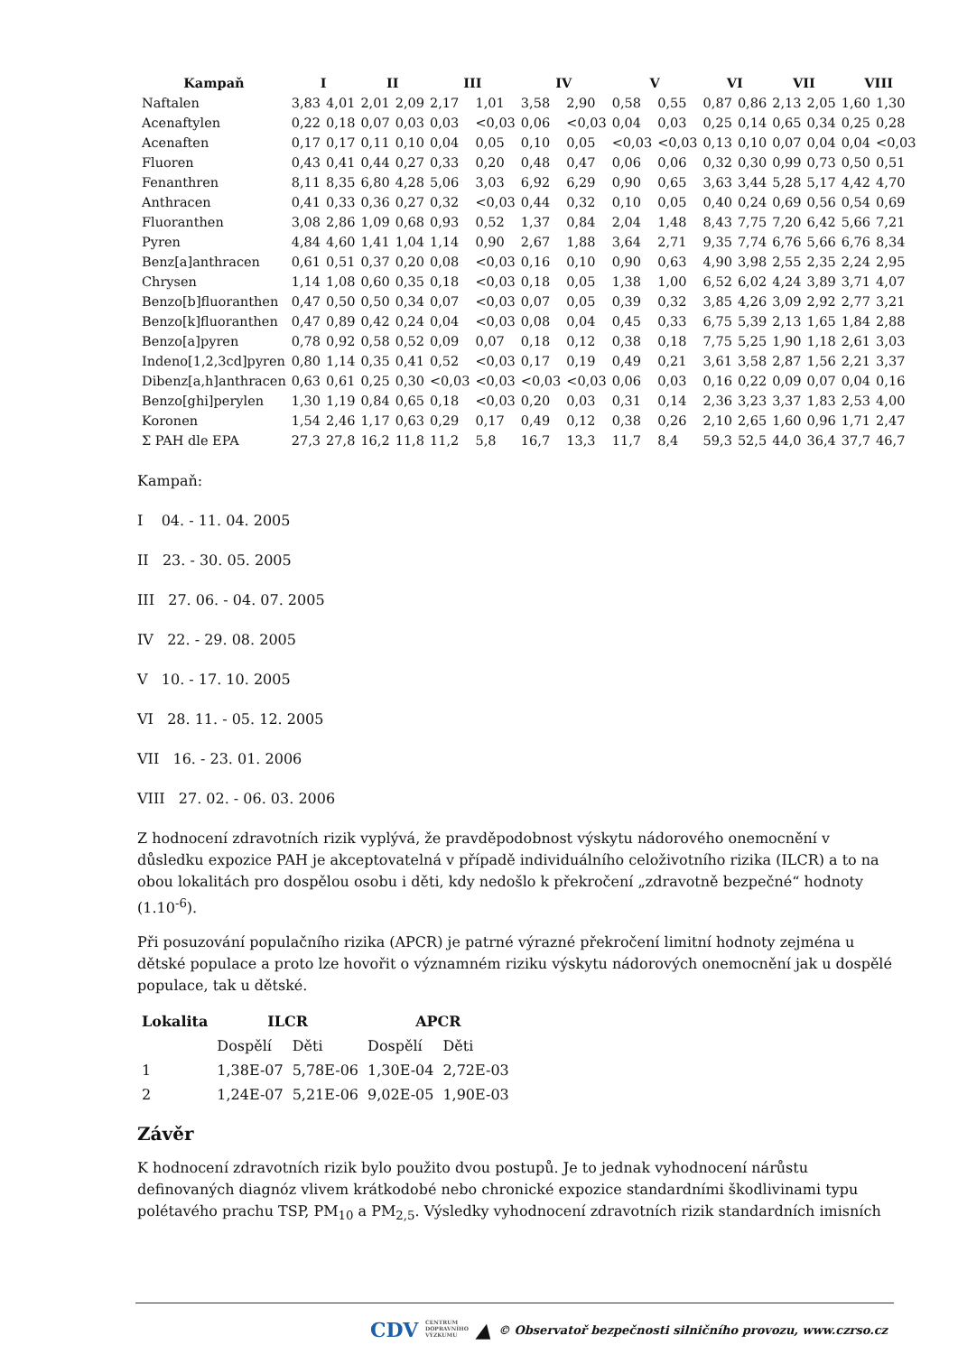| Kampaň | I | | II | | III | | IV | | V | | VI | | VII | | VIII | |
| --- | --- | --- | --- | --- | --- | --- | --- | --- | --- | --- | --- | --- | --- | --- | --- | --- |
| Naftalen | 3,83 | 4,01 | 2,01 | 2,09 | 2,17 | 1,01 | 3,58 | 2,90 | 0,58 | 0,55 | 0,87 | 0,86 | 2,13 | 2,05 | 1,60 | 1,30 |
| Acenaftylen | 0,22 | 0,18 | 0,07 | 0,03 | 0,03 | <0,03 | 0,06 | <0,03 | 0,04 | 0,03 | 0,25 | 0,14 | 0,65 | 0,34 | 0,25 | 0,28 |
| Acenaften | 0,17 | 0,17 | 0,11 | 0,10 | 0,04 | 0,05 | 0,10 | 0,05 | <0,03 | <0,03 | 0,13 | 0,10 | 0,07 | 0,04 | 0,04 | <0,03 |
| Fluoren | 0,43 | 0,41 | 0,44 | 0,27 | 0,33 | 0,20 | 0,48 | 0,47 | 0,06 | 0,06 | 0,32 | 0,30 | 0,99 | 0,73 | 0,50 | 0,51 |
| Fenanthren | 8,11 | 8,35 | 6,80 | 4,28 | 5,06 | 3,03 | 6,92 | 6,29 | 0,90 | 0,65 | 3,63 | 3,44 | 5,28 | 5,17 | 4,42 | 4,70 |
| Anthracen | 0,41 | 0,33 | 0,36 | 0,27 | 0,32 | <0,03 | 0,44 | 0,32 | 0,10 | 0,05 | 0,40 | 0,24 | 0,69 | 0,56 | 0,54 | 0,69 |
| Fluoranthen | 3,08 | 2,86 | 1,09 | 0,68 | 0,93 | 0,52 | 1,37 | 0,84 | 2,04 | 1,48 | 8,43 | 7,75 | 7,20 | 6,42 | 5,66 | 7,21 |
| Pyren | 4,84 | 4,60 | 1,41 | 1,04 | 1,14 | 0,90 | 2,67 | 1,88 | 3,64 | 2,71 | 9,35 | 7,74 | 6,76 | 5,66 | 6,76 | 8,34 |
| Benz[a]anthracen | 0,61 | 0,51 | 0,37 | 0,20 | 0,08 | <0,03 | 0,16 | 0,10 | 0,90 | 0,63 | 4,90 | 3,98 | 2,55 | 2,35 | 2,24 | 2,95 |
| Chrysen | 1,14 | 1,08 | 0,60 | 0,35 | 0,18 | <0,03 | 0,18 | 0,05 | 1,38 | 1,00 | 6,52 | 6,02 | 4,24 | 3,89 | 3,71 | 4,07 |
| Benzo[b]fluoranthen | 0,47 | 0,50 | 0,50 | 0,34 | 0,07 | <0,03 | 0,07 | 0,05 | 0,39 | 0,32 | 3,85 | 4,26 | 3,09 | 2,92 | 2,77 | 3,21 |
| Benzo[k]fluoranthen | 0,47 | 0,89 | 0,42 | 0,24 | 0,04 | <0,03 | 0,08 | 0,04 | 0,45 | 0,33 | 6,75 | 5,39 | 2,13 | 1,65 | 1,84 | 2,88 |
| Benzo[a]pyren | 0,78 | 0,92 | 0,58 | 0,52 | 0,09 | 0,07 | 0,18 | 0,12 | 0,38 | 0,18 | 7,75 | 5,25 | 1,90 | 1,18 | 2,61 | 3,03 |
| Indeno[1,2,3cd]pyren | 0,80 | 1,14 | 0,35 | 0,41 | 0,52 | <0,03 | 0,17 | 0,19 | 0,49 | 0,21 | 3,61 | 3,58 | 2,87 | 1,56 | 2,21 | 3,37 |
| Dibenz[a,h]anthracen | 0,63 | 0,61 | 0,25 | 0,30 | <0,03 | <0,03 | <0,03 | <0,03 | 0,06 | 0,03 | 0,16 | 0,22 | 0,09 | 0,07 | 0,04 | 0,16 |
| Benzo[ghi]perylen | 1,30 | 1,19 | 0,84 | 0,65 | 0,18 | <0,03 | 0,20 | 0,03 | 0,31 | 0,14 | 2,36 | 3,23 | 3,37 | 1,83 | 2,53 | 4,00 |
| Koronen | 1,54 | 2,46 | 1,17 | 0,63 | 0,29 | 0,17 | 0,49 | 0,12 | 0,38 | 0,26 | 2,10 | 2,65 | 1,60 | 0,96 | 1,71 | 2,47 |
| Σ PAH dle EPA | 27,3 | 27,8 | 16,2 | 11,8 | 11,2 | 5,8 | 16,7 | 13,3 | 11,7 | 8,4 | 59,3 | 52,5 | 44,0 | 36,4 | 37,7 | 46,7 |
Kampaň:
I 04. - 11. 04. 2005
II 23. - 30. 05. 2005
III 27. 06. - 04. 07. 2005
IV 22. - 29. 08. 2005
V 10. - 17. 10. 2005
VI 28. 11. - 05. 12. 2005
VII 16. - 23. 01. 2006
VIII 27. 02. - 06. 03. 2006
Z hodnocení zdravotních rizik vyplývá, že pravděpodobnost výskytu nádorového onemocnění v důsledku expozice PAH je akceptovatelná v případě individuálního celoživotního rizika (ILCR) a to na obou lokalitách pro dospělou osobu i děti, kdy nedošlo k překročení „zdravotně bezpečné“ hodnoty (1.10<sup>-6</sup>).
Při posuzování populačního rizika (APCR) je patrné výrazné překročení limitní hodnoty zejména u dětské populace a proto lze hovořit o významném riziku výskytu nádorových onemocnění jak u dospělé populace, tak u dětské.
| Lokalita | ILCR | | APCR | |
| --- | --- | --- | --- | --- |
| | Dospělí | Děti | Dospělí | Děti |
| 1 | 1,38E-07 | 5,78E-06 | 1,30E-04 | 2,72E-03 |
| 2 | 1,24E-07 | 5,21E-06 | 9,02E-05 | 1,90E-03 |
Závěr
K hodnocení zdravotních rizik bylo použito dvou postupů. Je to jednak vyhodnocení nárůstu definovaných diagnóz vlivem krátkodobé nebo chronické expozice standardními škodlivinami typu polétavého prachu TSP, PM<sub>10</sub> a PM<sub>2,5</sub>. Výsledky vyhodnocení zdravotních rizik standardních imisních
CDV CENTRUM
DOPRAVNÍHO
VÝZKUMU ▲ © Observatoř bezpečnosti silničního provozu, www.czrso.cz